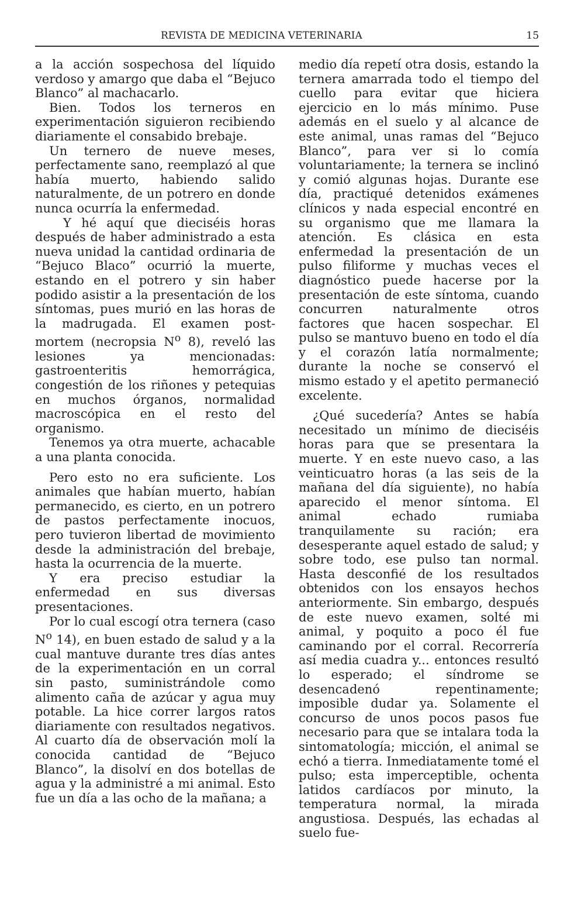REVISTA DE MEDICINA VETERINARIA 15
a la acción sospechosa del líquido verdoso y amargo que daba el “Bejuco Blanco” al machacarlo.
Bien. Todos los terneros en experimentación siguieron recibiendo diariamente el consabido brebaje.
Un ternero de nueve meses, perfectamente sano, reemplazó al que había muerto, habiendo salido naturalmente, de un potrero en donde nunca ocurría la enfermedad.
Y hé aquí que dieciséis horas después de haber administrado a esta nueva unidad la cantidad ordinaria de “Bejuco Blaco” ocurrió la muerte, estando en el potrero y sin haber podido asistir a la presentación de los síntomas, pues murió en las horas de la madrugada. El examen post-mortem (necropsia N<sup>o</sup> 8), reveló las lesiones ya mencionadas: gastroenteritis hemorrágica, congestión de los riñones y petequias en muchos órganos, normalidad macroscópica en el resto del organismo.
Tenemos ya otra muerte, achacable a una planta conocida.
Pero esto no era suficiente. Los animales que habían muerto, habían permanecido, es cierto, en un potrero de pastos perfectamente inocuos, pero tuvieron libertad de movimiento desde la administración del brebaje, hasta la ocurrencia de la muerte.
Y era preciso estudiar la enfermedad en sus diversas presentaciones.
Por lo cual escogí otra ternera (caso N<sup>o</sup> 14), en buen estado de salud y a la cual mantuve durante tres días antes de la experimentación en un corral sin pasto, suministrándole como alimento caña de azúcar y agua muy potable. La hice correr largos ratos diariamente con resultados negativos. Al cuarto día de observación molí la conocida cantidad de “Bejuco Blanco”, la disolví en dos botellas de agua y la administré a mi animal. Esto fue un día a las ocho de la mañana; a
medio día repetí otra dosis, estando la ternera amarrada todo el tiempo del cuello para evitar que hiciera ejercicio en lo más mínimo. Puse además en el suelo y al alcance de este animal, unas ramas del “Bejuco Blanco”, para ver si lo comía voluntariamente; la ternera se inclinó y comió algunas hojas. Durante ese día, practiqué detenidos exámenes clínicos y nada especial encontré en su organismo que me llamara la atención. Es clásica en esta enfermedad la presentación de un pulso filiforme y muchas veces el diagnóstico puede hacerse por la presentación de este síntoma, cuando concurren naturalmente otros factores que hacen sospechar. El pulso se mantuvo bueno en todo el día y el corazón latía normalmente; durante la noche se conservó el mismo estado y el apetito permaneció excelente.
¿Qué sucedería? Antes se había necesitado un mínimo de dieciséis horas para que se presentara la muerte. Y en este nuevo caso, a las veinticuatro horas (a las seis de la mañana del día siguiente), no había aparecido el menor síntoma. El animal echado rumiaba tranquilamente su ración; era desesperante aquel estado de salud; y sobre todo, ese pulso tan normal. Hasta desconfié de los resultados obtenidos con los ensayos hechos anteriormente. Sin embargo, después de este nuevo examen, solté mi animal, y poquito a poco él fue caminando por el corral. Recorrería así media cuadra y... entonces resultó lo esperado; el síndrome se desencadenó repentinamente; imposible dudar ya. Solamente el concurso de unos pocos pasos fue necesario para que se intalara toda la sintomatología; micción, el animal se echó a tierra. Inmediatamente tomé el pulso; esta imperceptible, ochenta latidos cardíacos por minuto, la temperatura normal, la mirada angustiosa. Después, las echadas al suelo fue-